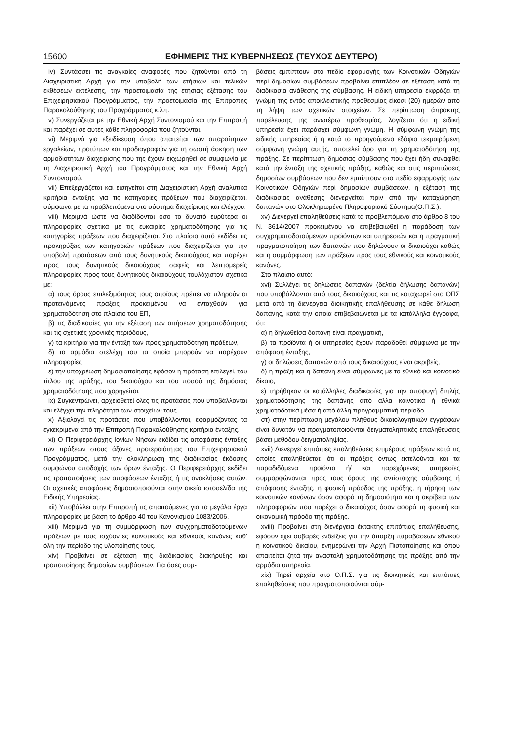15600 ΕΦΗΜΕΡΙΣ ΤΗΣ ΚΥΒΕΡΝΗΣΕΩΣ (ΤΕΥΧΟΣ ΔΕΥΤΕΡΟ)
iv) Συντάσσει τις αναγκαίες αναφορές που ζητούνται από τη Διαχειριστική Αρχή για την υποβολή των ετήσιων και τελικών εκθέσεων εκτέλεσης, την προετοιμασία της ετήσιας εξέτασης του Επιχειρησιακού Προγράμματος, την προετοιμασία της Επιτροπής Παρακολούθησης του Προγράμματος κ.λπ.
v) Συνεργάζεται με την Εθνική Αρχή Συντονισμού και την Επιτροπή και παρέχει σε αυτές κάθε πληροφορία που ζητούνται.
vi) Μεριμνά για εξειδίκευση όπου απαιτείται των απαραίτητων εργαλείων, προτύπων και προδιαγραφών για τη σωστή άσκηση των αρμοδιοτήτων διαχείρισης που της έχουν εκχωρηθεί σε συμφωνία με τη Διαχειριστική Αρχή του Προγράμματος και την Εθνική Αρχή Συντονισμού.
vii) Επεξεργάζεται και εισηγείται στη Διαχειριστική Αρχή αναλυτικά κριτήρια ένταξης για τις κατηγορίες πράξεων που διαχειρίζεται, σύμφωνα με τα προβλεπόμενα στο σύστημα διαχείρισης και ελέγχου.
viii) Μεριμνά ώστε να διαδίδονται όσο το δυνατό ευρύτερα οι πληροφορίες σχετικά με τις ευκαιρίες χρηματοδότησης για τις κατηγορίες πράξεων που διαχειρίζεται. Στο πλαίσιο αυτό εκδίδει τις προκηρύξεις των κατηγοριών πράξεων που διαχειρίζεται για την υποβολή προτάσεων από τους δυνητικούς δικαιούχους και παρέχει προς τους δυνητικούς δικαιούχους, σαφείς και λεπτομερείς πληροφορίες προς τους δυνητικούς δικαιούχους τουλάχιστον σχετικά με:
α) τους όρους επιλεξιμότητας τους οποίους πρέπει να πληρούν οι προτεινόμενες πράξεις προκειμένου να ενταχθούν για χρηματοδότηση στο πλαίσιο του ΕΠ,
β) τις διαδικασίες για την εξέταση των αιτήσεων χρηματοδότησης και τις σχετικές χρονικές περιόδους,
γ) τα κριτήρια για την ένταξη των προς χρηματοδότηση πράξεων,
δ) τα αρμόδια στελέχη του τα οποία μπορούν να παρέχουν πληροφορίες
ε) την υποχρέωση δημοσιοποίησης εφόσον η πρόταση επιλεγεί, του τίτλου της πράξης, του δικαιούχου και του ποσού της δημόσιας χρηματοδότησης που χορηγείται.
ix) Συγκεντρώνει, αρχειοθετεί όλες τις προτάσεις που υποβάλλονται και ελέγχει την πληρότητα των στοιχείων τους
x) Αξιολογεί τις προτάσεις που υποβάλλονται, εφαρμόζοντας τα εγκεκριμένα από την Επιτροπή Παρακολούθησης κριτήρια ένταξης.
xi) Ο Περιφερειάρχης Ιονίων Νήσων εκδίδει τις αποφάσεις ένταξης των πράξεων στους άξονες προτεραιότητας του Επιχειρησιακού Προγράμματος, μετά την ολοκλήρωση της διαδικασίας έκδοσης συμφώνου αποδοχής των όρων ένταξης. Ο Περιφερειάρχης εκδίδει τις τροποποιήσεις των αποφάσεων ένταξης ή τις ανακλήσεις αυτών. Οι σχετικές αποφάσεις δημοσιοποιούνται στην οικεία ιστοσελίδα της Ειδικής Υπηρεσίας.
xii) Υποβάλλει στην Επιτροπή τις απαιτούμενες για τα μεγάλα έργα πληροφορίες με βάση το άρθρο 40 του Κανονισμού 1083/2006.
xiii) Μεριμνά για τη συμμόρφωση των συγχρηματοδοτούμενων πράξεων με τους ισχύοντες κοινοτικούς και εθνικούς κανόνες καθ' όλη την περίοδο της υλοποίησής τους.
xiv) Προβαίνει σε εξέταση της διαδικασίας διακήρυξης και τροποποίησης δημοσίων συμβάσεων. Για όσες συμ-
βάσεις εμπίπτουν στο πεδίο εφαρμογής των Κοινοτικών Οδηγιών περί δημοσίων συμβάσεων προβαίνει επιπλέον σε εξέταση κατά τη διαδικασία ανάθεσης της σύμβασης. Η ειδική υπηρεσία εκφράζει τη γνώμη της εντός αποκλειστικής προθεσμίας είκοσι (20) ημερών από τη λήψη των σχετικών στοιχείων. Σε περίπτωση άπρακτης παρέλευσης της ανωτέρω προθεσμίας, λογίζεται ότι η ειδική υπηρεσία έχει παράσχει σύμφωνη γνώμη. Η σύμφωνη γνώμη της ειδικής υπηρεσίας ή η κατά το προηγούμενο εδάφιο τεκμαιρόμενη σύμφωνη γνώμη αυτής, αποτελεί όρο για τη χρηματοδότηση της πράξης. Σε περίπτωση δημόσιας σύμβασης που έχει ήδη συναφθεί κατά την ένταξη της σχετικής πράξης, καθώς και στις περιπτώσεις δημοσίων συμβάσεων που δεν εμπίπτουν στο πεδίο εφαρμογής των Κοινοτικών Οδηγιών περί δημοσίων συμβάσεων, η εξέταση της διαδικασίας ανάθεσης διενεργείται πριν από την καταχώρηση δαπανών στο Ολοκληρωμένο Πληροφοριακό Σύστημα(Ο.Π.Σ.).
xv) Διενεργεί επαληθεύσεις κατά τα προβλεπόμενα στο άρθρο 8 του Ν. 3614/2007 προκειμένου να επιβεβαιωθεί η παράδοση των συγχρηματοδοτούμενων προϊόντων και υπηρεσιών και η πραγματική πραγματοποίηση των δαπανών που δηλώνουν οι δικαιούχοι καθώς και η συμμόρφωση των πράξεων προς τους εθνικούς και κοινοτικούς κανόνες.
Στο πλαίσιο αυτό:
xvi) Συλλέγει τις δηλώσεις δαπανών (δελτία δήλωσης δαπανών) που υποβάλλονται από τους δικαιούχους και τις καταχωρεί στο ΟΠΣ μετά από τη διενέργεια διοικητικής επαλήθευσης σε κάθε δήλωση δαπάνης, κατά την οποία επιβεβαιώνεται με τα κατάλληλα έγγραφα, ότι:
α) η δηλωθείσα δαπάνη είναι πραγματική,
β) τα προϊόντα ή οι υπηρεσίες έχουν παραδοθεί σύμφωνα με την απόφαση ένταξης,
γ) οι δηλώσεις δαπανών από τους δικαιούχους είναι ακριβείς,
δ) η πράξη και η δαπάνη είναι σύμφωνες με το εθνικό και κοινοτικό δίκαιο,
ε) τηρήθηκαν οι κατάλληλες διαδικασίες για την αποφυγή διπλής χρηματοδότησης της δαπάνης από άλλα κοινοτικά ή εθνικά χρηματοδοτικά μέσα ή από άλλη προγραμματική περίοδο.
στ) στην περίπτωση μεγάλου πλήθους δικαιολογητικών εγγράφων είναι δυνατόν να πραγματοποιούνται δειγματοληπτικές επαληθεύσεις βάσει μεθόδου δειγματοληψίας.
xvii) Διενεργεί επιτόπιες επαληθεύσεις επιμέρους πράξεων κατά τις οποίες επαληθεύεται: ότι οι πράξεις όντως εκτελούνται και τα παραδιδόμενα προϊόντα ή/ και παρεχόμενες υπηρεσίες συμμορφώνονται προς τους όρους της αντίστοιχης σύμβασης ή απόφασης ένταξης, η φυσική πρόοδος της πράξης, η τήρηση των κοινοτικών κανόνων όσον αφορά τη δημοσιότητα και η ακρίβεια των πληροφοριών που παρέχει ο δικαιούχος όσον αφορά τη φυσική και οικονομική πρόοδο της πράξης.
xviii) Προβαίνει στη διενέργεια έκτακτης επιτόπιας επαλήθευσης, εφόσον έχει σοβαρές ενδείξεις για την ύπαρξη παραβάσεων εθνικού ή κοινοτικού δικαίου, ενημερώνει την Αρχή Πιστοποίησης και όπου απαιτείται ζητά την αναστολή χρηματοδότησης της πράξης από την αρμόδια υπηρεσία.
xix) Τηρεί αρχεία στο Ο.Π.Σ. για τις διοικητικές και επιτόπιες επαληθεύσεις που πραγματοποιούνται σύμ-